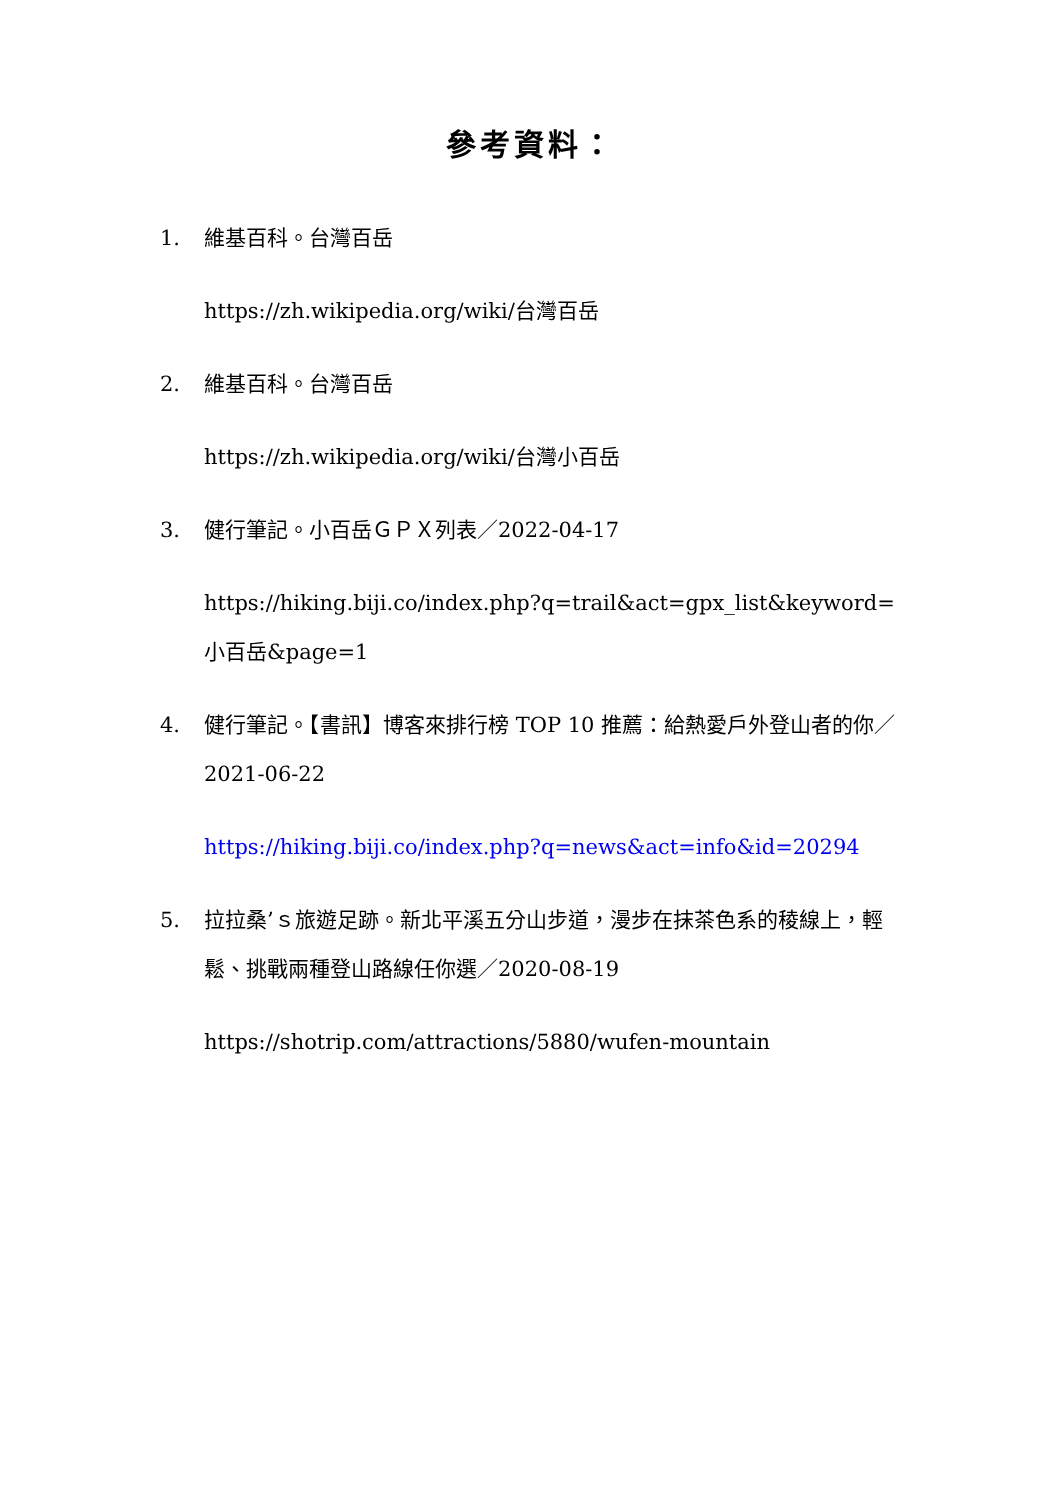參考資料：
1. 維基百科。台灣百岳
https://zh.wikipedia.org/wiki/台灣百岳
2. 維基百科。台灣百岳
https://zh.wikipedia.org/wiki/台灣小百岳
3. 健行筆記。小百岳ＧＰＸ列表／2022-04-17
https://hiking.biji.co/index.php?q=trail&act=gpx_list&keyword=小百岳&page=1
4. 健行筆記。【書訊】博客來排行榜 TOP 10 推薦：給熱愛戶外登山者的你／2021-06-22
https://hiking.biji.co/index.php?q=news&act=info&id=20294
5. 拉拉桑’ｓ旅遊足跡。新北平溪五分山步道，漫步在抹茶色系的稜線上，輕鬆、挑戰兩種登山路線任你選／2020-08-19
https://shotrip.com/attractions/5880/wufen-mountain